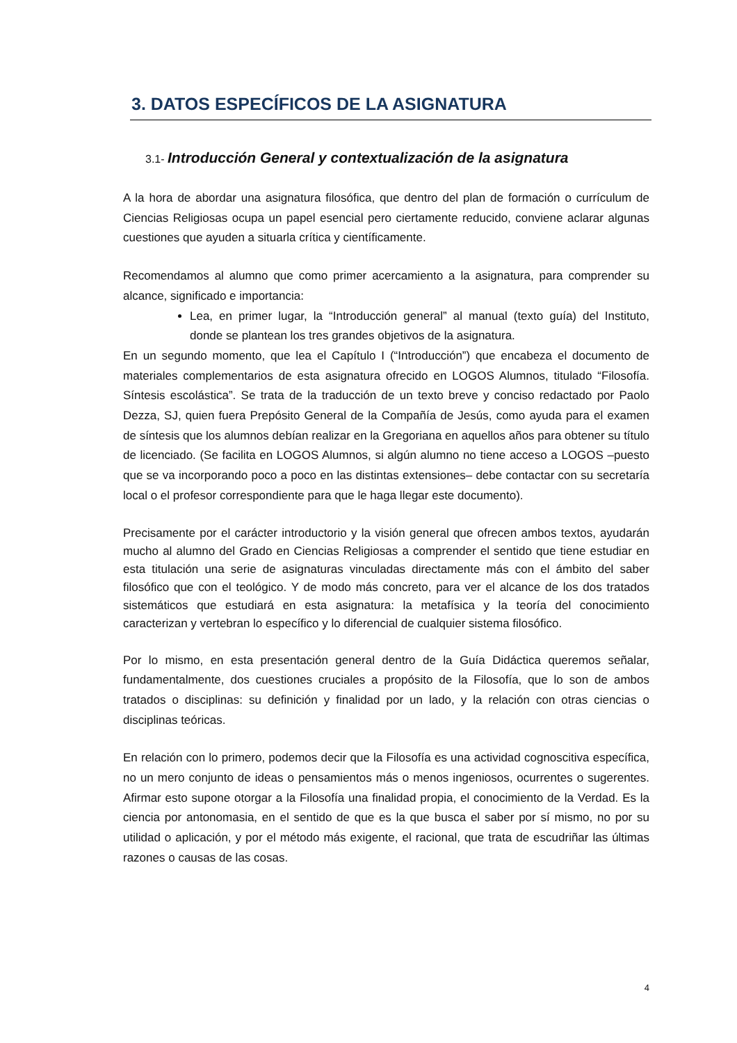3. DATOS ESPECÍFICOS DE LA ASIGNATURA
3.1- Introducción General y contextualización de la asignatura
A la hora de abordar una asignatura filosófica, que dentro del plan de formación o currículum de Ciencias Religiosas ocupa un papel esencial pero ciertamente reducido, conviene aclarar algunas cuestiones que ayuden a situarla crítica y científicamente.
Recomendamos al alumno que como primer acercamiento a la asignatura, para comprender su alcance, significado e importancia:
Lea, en primer lugar, la “Introducción general” al manual (texto guía) del Instituto, donde se plantean los tres grandes objetivos de la asignatura.
En un segundo momento, que lea el Capítulo I (“Introducción”) que encabeza el documento de materiales complementarios de esta asignatura ofrecido en LOGOS Alumnos, titulado “Filosofía. Síntesis escolástica”. Se trata de la traducción de un texto breve y conciso redactado por Paolo Dezza, SJ, quien fuera Prepósito General de la Compañía de Jesús, como ayuda para el examen de síntesis que los alumnos debían realizar en la Gregoriana en aquellos años para obtener su título de licenciado. (Se facilita en LOGOS Alumnos, si algún alumno no tiene acceso a LOGOS –puesto que se va incorporando poco a poco en las distintas extensiones– debe contactar con su secretaría local o el profesor correspondiente para que le haga llegar este documento).
Precisamente por el carácter introductorio y la visión general que ofrecen ambos textos, ayudarán mucho al alumno del Grado en Ciencias Religiosas a comprender el sentido que tiene estudiar en esta titulación una serie de asignaturas vinculadas directamente más con el ámbito del saber filosófico que con el teológico. Y de modo más concreto, para ver el alcance de los dos tratados sistemáticos que estudiará en esta asignatura: la metafísica y la teoría del conocimiento caracterizan y vertebran lo específico y lo diferencial de cualquier sistema filosófico.
Por lo mismo, en esta presentación general dentro de la Guía Didáctica queremos señalar, fundamentalmente, dos cuestiones cruciales a propósito de la Filosofía, que lo son de ambos tratados o disciplinas: su definición y finalidad por un lado, y la relación con otras ciencias o disciplinas teóricas.
En relación con lo primero, podemos decir que la Filosofía es una actividad cognoscitiva específica, no un mero conjunto de ideas o pensamientos más o menos ingeniosos, ocurrentes o sugerentes. Afirmar esto supone otorgar a la Filosofía una finalidad propia, el conocimiento de la Verdad. Es la ciencia por antonomasia, en el sentido de que es la que busca el saber por sí mismo, no por su utilidad o aplicación, y por el método más exigente, el racional, que trata de escudriñar las últimas razones o causas de las cosas.
4